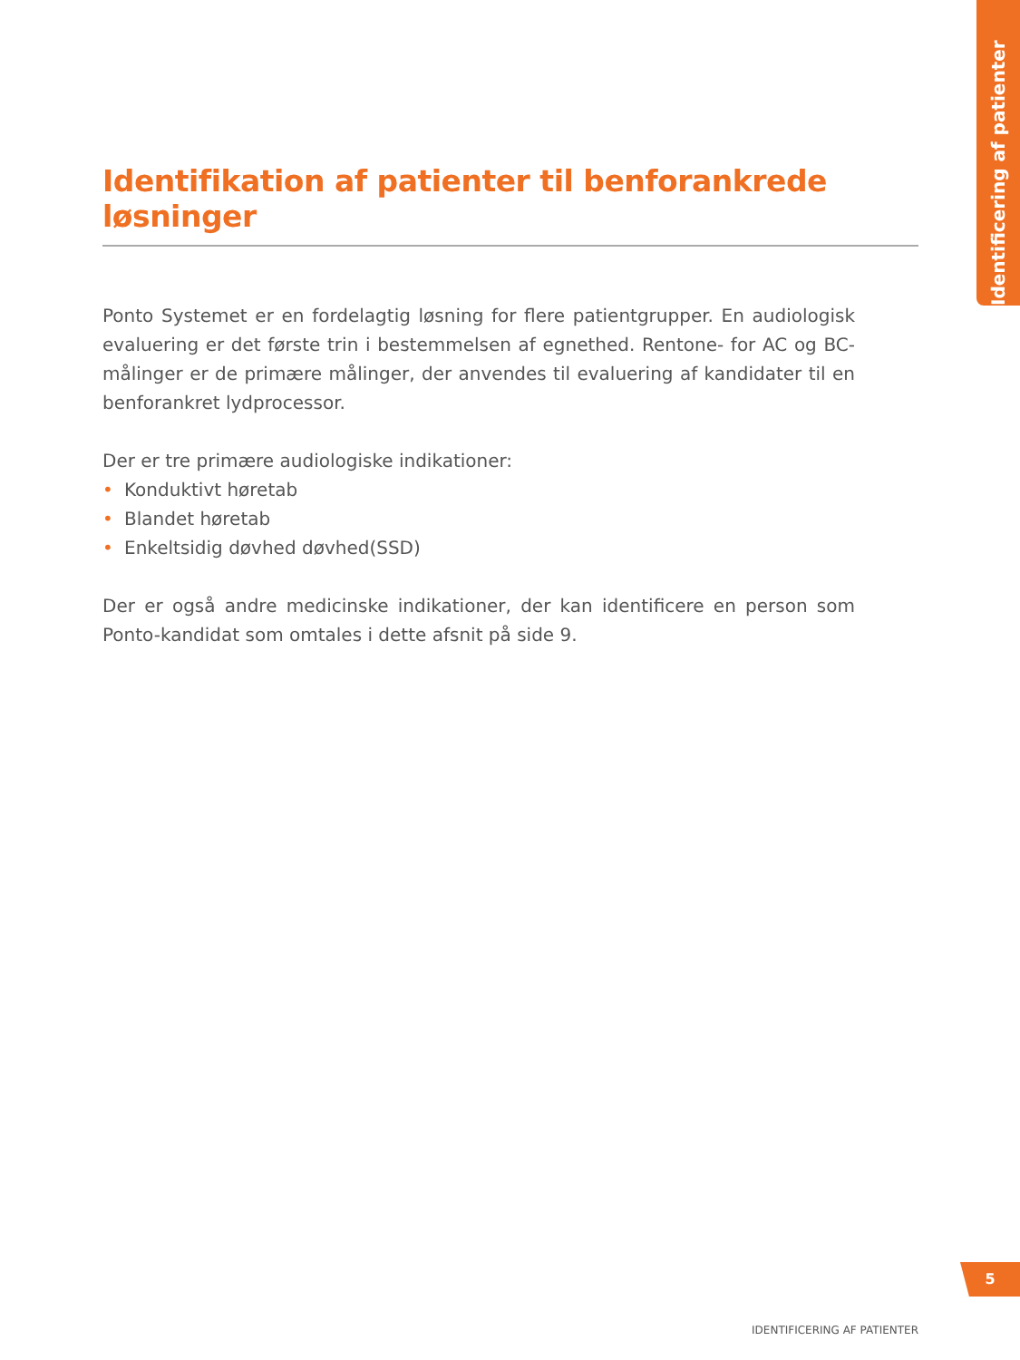Identificering af patienter
Identifikation af patienter til benforankrede løsninger
Ponto Systemet er en fordelagtig løsning for flere patientgrupper. En audio­logisk evaluering er det første trin i bestemmelsen af egnethed. Rentone- for AC og BC-målinger er de primære målinger, der anvendes til evaluering af kandi­dater til en benforankret lydprocessor.
Der er tre primære audiologiske indikationer:
• Konduktivt høretab
• Blandet høretab
• Enkeltsidig døvhed døvhed(SSD)
Der er også andre medicinske indikationer, der kan identificere en person som Ponto-kandidat som omtales i dette afsnit på side 9.
5
IDENTIFICERING AF PATIENTER